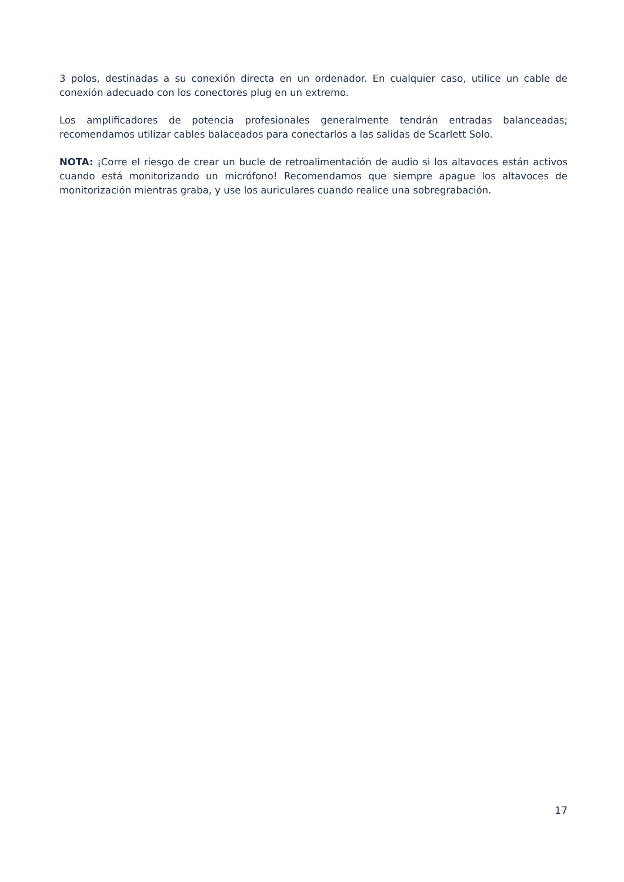3 polos, destinadas a su conexión directa en un ordenador. En cualquier caso, utilice un cable de conexión adecuado con los conectores plug en un extremo.
Los amplificadores de potencia profesionales generalmente tendrán entradas balanceadas; recomendamos utilizar cables balaceados para conectarlos a las salidas de Scarlett Solo.
NOTA: ¡Corre el riesgo de crear un bucle de retroalimentación de audio si los altavoces están activos cuando está monitorizando un micrófono! Recomendamos que siempre apague los altavoces de monitorización mientras graba, y use los auriculares cuando realice una sobregrabación.
17